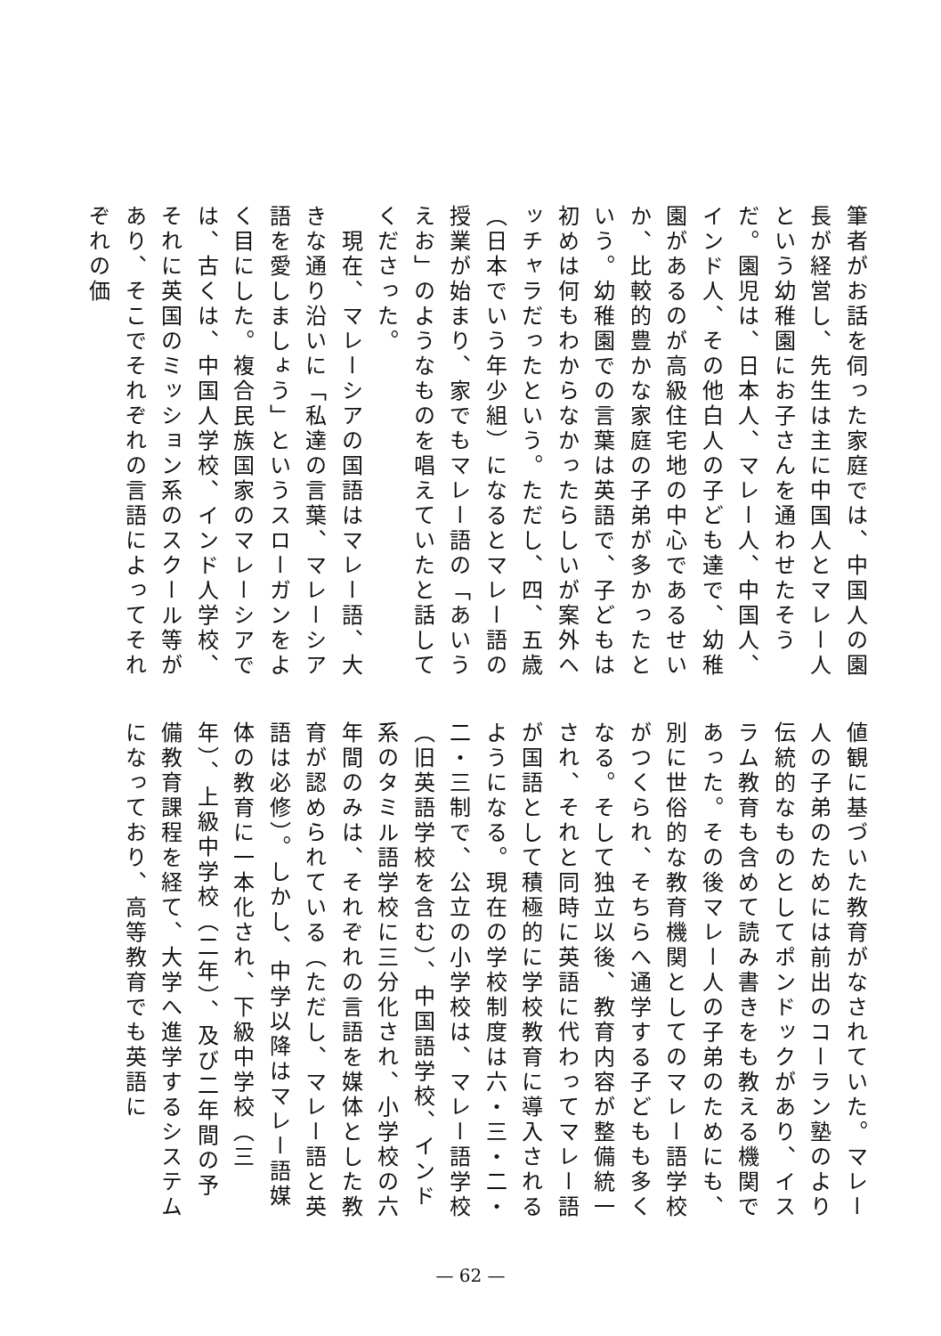筆者がお話を伺った家庭では、中国人の園長が経営し、先生は主に中国人とマレー人という幼稚園にお子さんを通わせたそうだ。園児は、日本人、マレー人、中国人、インド人、その他白人の子ども達で、幼稚園があるのが高級住宅地の中心であるせいか、比較的豊かな家庭の子弟が多かったという。幼稚園での言葉は英語で、子どもは初めは何もわからなかったらしいが案外ヘッチャラだったという。ただし、四、五歳（日本でいう年少組）になるとマレー語の授業が始まり、家でもマレー語の「あいうえお」のようなものを唱えていたと話してくださった。
　現在、マレーシアの国語はマレー語、大きな通り沿いに「私達の言葉、マレーシア語を愛しましょう」というスローガンをよく目にした。複合民族国家のマレーシアでは、古くは、中国人学校、インド人学校、それに英国のミッション系のスクール等があり、そこでそれぞれの言語によってそれぞれの価
値観に基づいた教育がなされていた。マレー人の子弟のためには前出のコーラン塾のより伝統的なものとしてポンドックがあり、イスラム教育も含めて読み書きをも教える機関であった。その後マレー人の子弟のためにも、別に世俗的な教育機関としてのマレー語学校がつくられ、そちらへ通学する子どもも多くなる。そして独立以後、教育内容が整備統一され、それと同時に英語に代わってマレー語が国語として積極的に学校教育に導入されるようになる。現在の学校制度は六・三・二・二・三制で、公立の小学校は、マレー語学校（旧英語学校を含む）、中国語学校、インド系のタミル語学校に三分化され、小学校の六年間のみは、それぞれの言語を媒体とした教育が認められている（ただし、マレー語と英語は必修）。しかし、中学以降はマレー語媒体の教育に一本化され、下級中学校（三年）、上級中学校（二年）、及び二年間の予備教育課程を経て、大学へ進学するシステムになっており、高等教育でも英語に
— 62 —